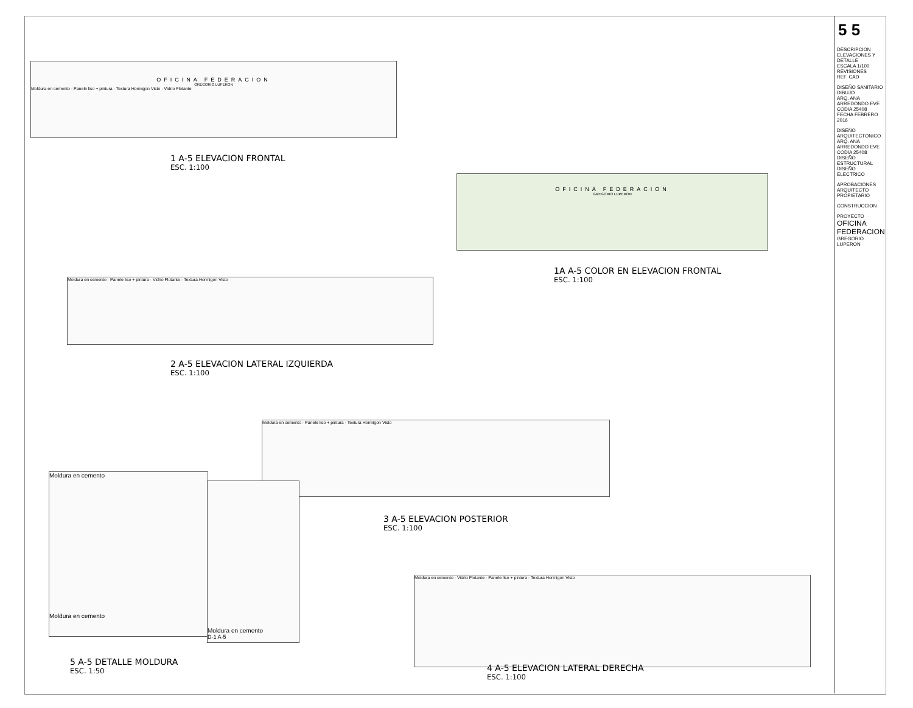OFICINA FEDERACION
GREGORIO LUPERON
Moldura en cemento · Panele liso + pintura · Textura Hormigon Visto · Vidrio Flotante
1 A-5 ELEVACION FRONTAL
ESC. 1:100
OFICINA FEDERACION
GREGORIO LUPERON
1A A-5 COLOR EN ELEVACION FRONTAL
ESC. 1:100
Moldura en cemento · Panele liso + pintura · Vidrio Flotante · Textura Hormigon Visto
2 A-5 ELEVACION LATERAL IZQUIERDA
ESC. 1:100
Moldura en cemento · Panele liso + pintura · Textura Hormigon Visto
3 A-5 ELEVACION POSTERIOR
ESC. 1:100
Moldura en cemento
Moldura en cemento
Moldura en cemento
D-1 A-5
5 A-5 DETALLE MOLDURA
ESC. 1:50
Moldura en cemento · Vidrio Flotante · Panele liso + pintura · Textura Hormigon Visto
4 A-5 ELEVACION LATERAL DERECHA
ESC. 1:100
5 5
DESCRIPCION
ELEVACIONES Y DETALLE
ESCALA 1/100
REVISIONES
REF. CAD
DISEÑO SANITARIO
DIBUJO
ARQ. ANA ARREDONDO EVE CODIA 25408
FECHA FEBRERO 2016
DISEÑO ARQUITECTONICO
ARQ. ANA ARREDONDO EVE CODIA 25408
DISEÑO ESTRUCTURAL
DISEÑO ELECTRICO
APROBACIONES
ARQUITECTO
PROPIETARIO
CONSTRUCCION
PROYECTO
OFICINA FEDERACION
GREGORIO LUPERON